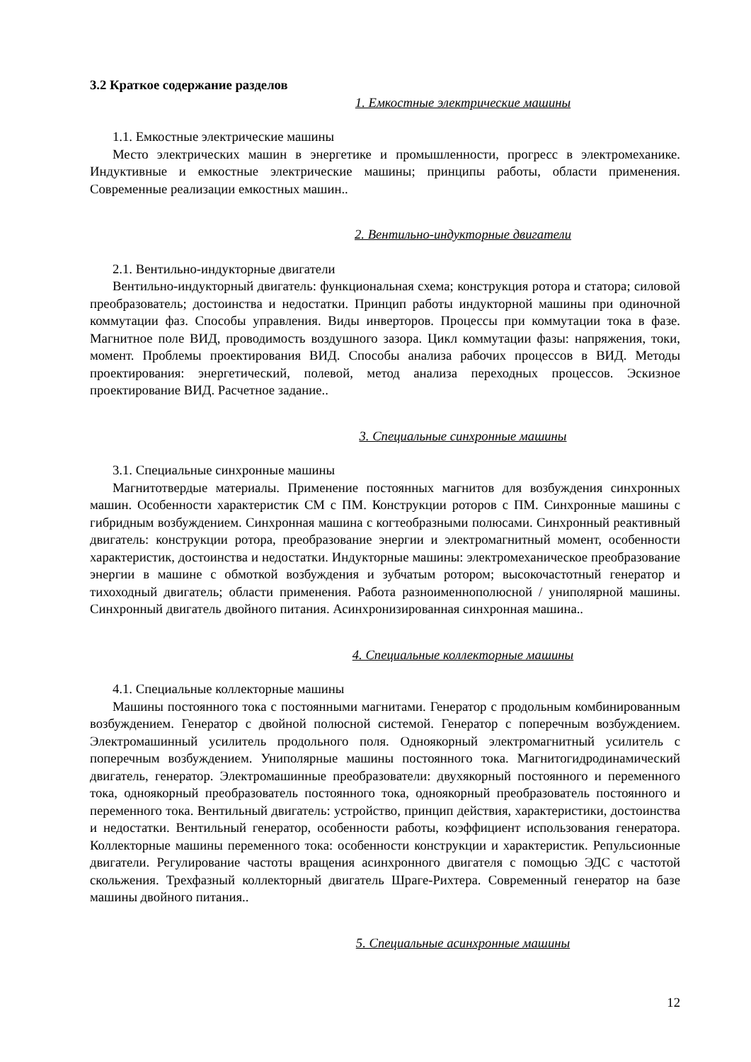3.2 Краткое содержание разделов
1. Емкостные электрические машины
1.1. Емкостные электрические машины
Место электрических машин в энергетике и промышленности, прогресс в электромеханике. Индуктивные и емкостные электрические машины; принципы работы, области применения. Современные реализации емкостных машин..
2. Вентильно-индукторные двигатели
2.1. Вентильно-индукторные двигатели
Вентильно-индукторный двигатель: функциональная схема; конструкция ротора и статора; силовой преобразователь; достоинства и недостатки. Принцип работы индукторной машины при одиночной коммутации фаз. Способы управления. Виды инверторов. Процессы при коммутации тока в фазе. Магнитное поле ВИД, проводимость воздушного зазора. Цикл коммутации фазы: напряжения, токи, момент. Проблемы проектирования ВИД. Способы анализа рабочих процессов в ВИД. Методы проектирования: энергетический, полевой, метод анализа переходных процессов. Эскизное проектирование ВИД. Расчетное задание..
3. Специальные синхронные машины
3.1. Специальные синхронные машины
Магнитотвердые материалы. Применение постоянных магнитов для возбуждения синхронных машин. Особенности характеристик СМ с ПМ. Конструкции роторов с ПМ. Синхронные машины с гибридным возбуждением. Синхронная машина с когтеобразными полюсами. Синхронный реактивный двигатель: конструкции ротора, преобразование энергии и электромагнитный момент, особенности характеристик, достоинства и недостатки. Индукторные машины: электромеханическое преобразование энергии в машине с обмоткой возбуждения и зубчатым ротором; высокочастотный генератор и тихоходный двигатель; области применения. Работа разноименнополюсной / униполярной машины. Синхронный двигатель двойного питания. Асинхронизированная синхронная машина..
4. Специальные коллекторные машины
4.1. Специальные коллекторные машины
Машины постоянного тока с постоянными магнитами. Генератор с продольным комбинированным возбуждением. Генератор с двойной полюсной системой. Генератор с поперечным возбуждением. Электромашинный усилитель продольного поля. Одноякорный электромагнитный усилитель с поперечным возбуждением. Униполярные машины постоянного тока. Магнитогидродинамический двигатель, генератор. Электромашинные преобразователи: двухякорный постоянного и переменного тока, одноякорный преобразователь постоянного тока, одноякорный преобразователь постоянного и переменного тока. Вентильный двигатель: устройство, принцип действия, характеристики, достоинства и недостатки. Вентильный генератор, особенности работы, коэффициент использования генератора. Коллекторные машины переменного тока: особенности конструкции и характеристик. Репульсионные двигатели. Регулирование частоты вращения асинхронного двигателя с помощью ЭДС с частотой скольжения. Трехфазный коллекторный двигатель Шраге-Рихтера. Современный генератор на базе машины двойного питания..
5. Специальные асинхронные машины
12